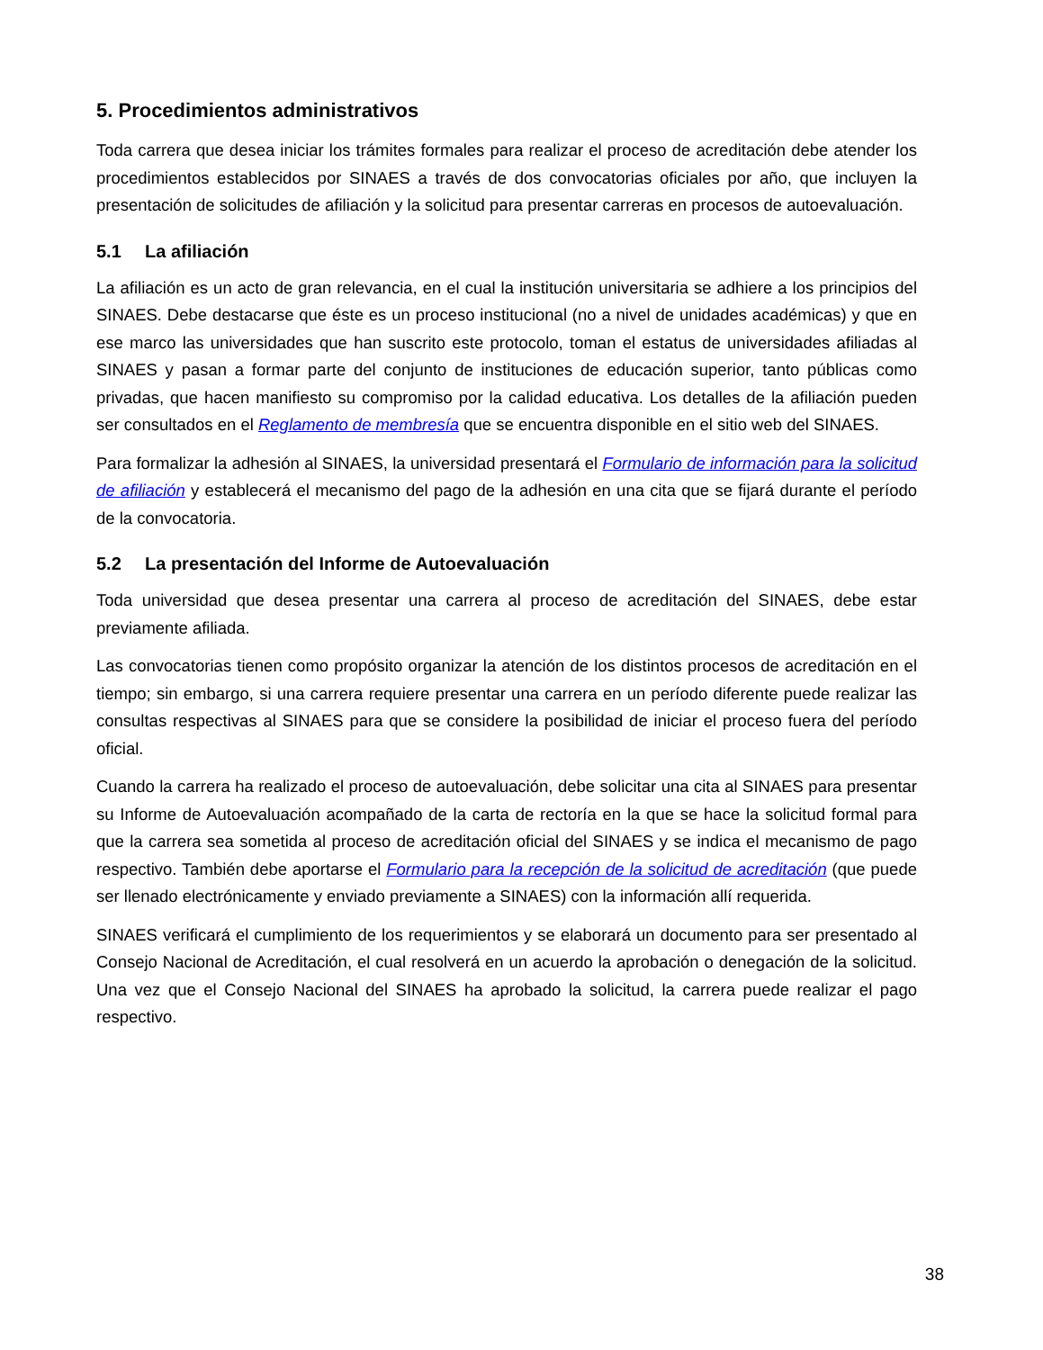5. Procedimientos administrativos
Toda carrera que desea iniciar los trámites formales para realizar el proceso de acreditación debe atender los procedimientos establecidos por SINAES a través de dos convocatorias oficiales por año, que incluyen la presentación de solicitudes de afiliación y la solicitud para presentar carreras en procesos de autoevaluación.
5.1 La afiliación
La afiliación es un acto de gran relevancia, en el cual la institución universitaria se adhiere a los principios del SINAES. Debe destacarse que éste es un proceso institucional (no a nivel de unidades académicas) y que en ese marco las universidades que han suscrito este protocolo, toman el estatus de universidades afiliadas al SINAES y pasan a formar parte del conjunto de instituciones de educación superior, tanto públicas como privadas, que hacen manifiesto su compromiso por la calidad educativa. Los detalles de la afiliación pueden ser consultados en el Reglamento de membresía que se encuentra disponible en el sitio web del SINAES.
Para formalizar la adhesión al SINAES, la universidad presentará el Formulario de información para la solicitud de afiliación y establecerá el mecanismo del pago de la adhesión en una cita que se fijará durante el período de la convocatoria.
5.2 La presentación del Informe de Autoevaluación
Toda universidad que desea presentar una carrera al proceso de acreditación del SINAES, debe estar previamente afiliada.
Las convocatorias tienen como propósito organizar la atención de los distintos procesos de acreditación en el tiempo; sin embargo, si una carrera requiere presentar una carrera en un período diferente puede realizar las consultas respectivas al SINAES para que se considere la posibilidad de iniciar el proceso fuera del período oficial.
Cuando la carrera ha realizado el proceso de autoevaluación, debe solicitar una cita al SINAES para presentar su Informe de Autoevaluación acompañado de la carta de rectoría en la que se hace la solicitud formal para que la carrera sea sometida al proceso de acreditación oficial del SINAES y se indica el mecanismo de pago respectivo. También debe aportarse el Formulario para la recepción de la solicitud de acreditación (que puede ser llenado electrónicamente y enviado previamente a SINAES) con la información allí requerida.
SINAES verificará el cumplimiento de los requerimientos y se elaborará un documento para ser presentado al Consejo Nacional de Acreditación, el cual resolverá en un acuerdo la aprobación o denegación de la solicitud. Una vez que el Consejo Nacional del SINAES ha aprobado la solicitud, la carrera puede realizar el pago respectivo.
38